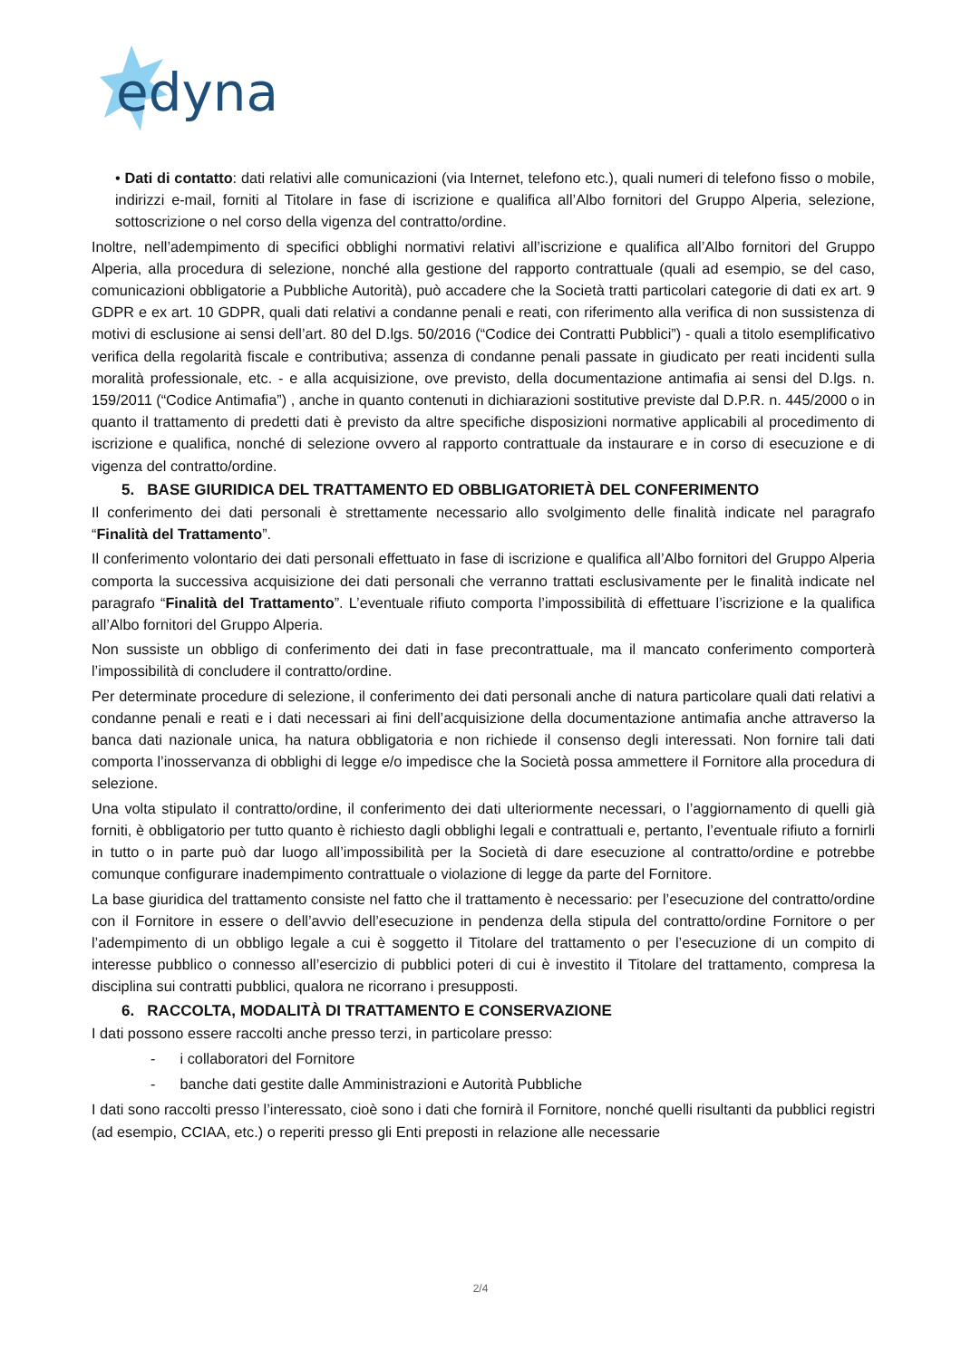edyna
• Dati di contatto: dati relativi alle comunicazioni (via Internet, telefono etc.), quali numeri di telefono fisso o mobile, indirizzi e-mail, forniti al Titolare in fase di iscrizione e qualifica all’Albo fornitori del Gruppo Alperia, selezione, sottoscrizione o nel corso della vigenza del contratto/ordine.
Inoltre, nell’adempimento di specifici obblighi normativi relativi all’iscrizione e qualifica all’Albo fornitori del Gruppo Alperia, alla procedura di selezione, nonché alla gestione del rapporto contrattuale (quali ad esempio, se del caso, comunicazioni obbligatorie a Pubbliche Autorità), può accadere che la Società tratti particolari categorie di dati ex art. 9 GDPR e ex art. 10 GDPR, quali dati relativi a condanne penali e reati, con riferimento alla verifica di non sussistenza di motivi di esclusione ai sensi dell’art. 80 del D.lgs. 50/2016 (“Codice dei Contratti Pubblici”) - quali a titolo esemplificativo verifica della regolarità fiscale e contributiva; assenza di condanne penali passate in giudicato per reati incidenti sulla moralità professionale, etc. - e alla acquisizione, ove previsto, della documentazione antimafia ai sensi del D.lgs. n. 159/2011 (“Codice Antimafia”) , anche in quanto contenuti in dichiarazioni sostitutive previste dal D.P.R. n. 445/2000 o in quanto il trattamento di predetti dati è previsto da altre specifiche disposizioni normative applicabili al procedimento di iscrizione e qualifica, nonché di selezione ovvero al rapporto contrattuale da instaurare e in corso di esecuzione e di vigenza del contratto/ordine.
5. BASE GIURIDICA DEL TRATTAMENTO ED OBBLIGATORIETÀ DEL CONFERIMENTO
Il conferimento dei dati personali è strettamente necessario allo svolgimento delle finalità indicate nel paragrafo “Finalità del Trattamento”.
Il conferimento volontario dei dati personali effettuato in fase di iscrizione e qualifica all’Albo fornitori del Gruppo Alperia comporta la successiva acquisizione dei dati personali che verranno trattati esclusivamente per le finalità indicate nel paragrafo “Finalità del Trattamento”. L’eventuale rifiuto comporta l’impossibilità di effettuare l’iscrizione e la qualifica all’Albo fornitori del Gruppo Alperia.
Non sussiste un obbligo di conferimento dei dati in fase precontrattuale, ma il mancato conferimento comporterà l’impossibilità di concludere il contratto/ordine.
Per determinate procedure di selezione, il conferimento dei dati personali anche di natura particolare quali dati relativi a condanne penali e reati e i dati necessari ai fini dell’acquisizione della documentazione antimafia anche attraverso la banca dati nazionale unica, ha natura obbligatoria e non richiede il consenso degli interessati. Non fornire tali dati comporta l’inosservanza di obblighi di legge e/o impedisce che la Società possa ammettere il Fornitore alla procedura di selezione.
Una volta stipulato il contratto/ordine, il conferimento dei dati ulteriormente necessari, o l’aggiornamento di quelli già forniti, è obbligatorio per tutto quanto è richiesto dagli obblighi legali e contrattuali e, pertanto, l’eventuale rifiuto a fornirli in tutto o in parte può dar luogo all’impossibilità per la Società di dare esecuzione al contratto/ordine e potrebbe comunque configurare inadempimento contrattuale o violazione di legge da parte del Fornitore.
La base giuridica del trattamento consiste nel fatto che il trattamento è necessario: per l’esecuzione del contratto/ordine con il Fornitore in essere o dell’avvio dell’esecuzione in pendenza della stipula del contratto/ordine Fornitore o per l’adempimento di un obbligo legale a cui è soggetto il Titolare del trattamento o per l’esecuzione di un compito di interesse pubblico o connesso all’esercizio di pubblici poteri di cui è investito il Titolare del trattamento, compresa la disciplina sui contratti pubblici, qualora ne ricorrano i presupposti.
6. RACCOLTA, MODALITÀ DI TRATTAMENTO E CONSERVAZIONE
I dati possono essere raccolti anche presso terzi, in particolare presso:
- i collaboratori del Fornitore
- banche dati gestite dalle Amministrazioni e Autorità Pubbliche
I dati sono raccolti presso l’interessato, cioè sono i dati che fornirà il Fornitore, nonché quelli risultanti da pubblici registri (ad esempio, CCIAA, etc.) o reperiti presso gli Enti preposti in relazione alle necessarie
2/4